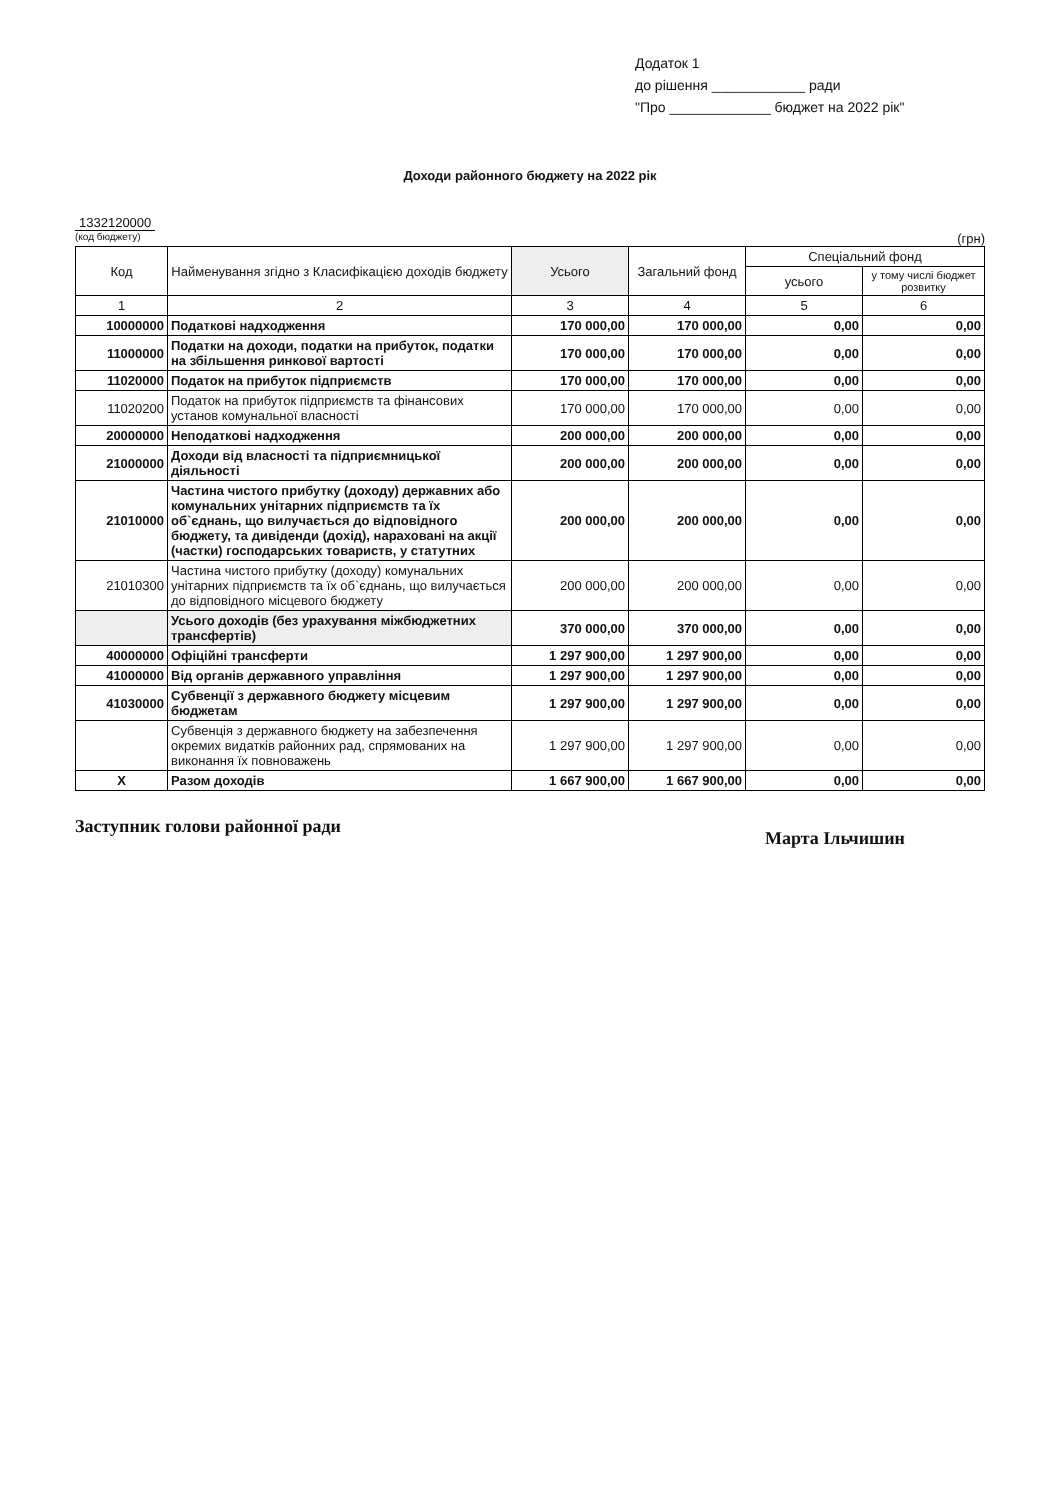Додаток 1
до рішення ____________ ради
"Про _____________ бюджет на 2022 рік"
Доходи районного бюджету на 2022 рік
1332120000
(код бюджету) (грн)
| Код | Найменування згідно з Класифікацією доходів бюджету | Усього | Загальний фонд | Спеціальний фонд | |
| --- | --- | --- | --- | --- | --- |
| | | | | усього | у тому числі бюджет розвитку |
| 1 | 2 | 3 | 4 | 5 | 6 |
| 10000000 | Податкові надходження | 170 000,00 | 170 000,00 | 0,00 | 0,00 |
| 11000000 | Податки на доходи, податки на прибуток, податки на збільшення ринкової вартості | 170 000,00 | 170 000,00 | 0,00 | 0,00 |
| 11020000 | Податок на прибуток підприємств | 170 000,00 | 170 000,00 | 0,00 | 0,00 |
| 11020200 | Податок на прибуток підприємств та фінансових установ комунальної власності | 170 000,00 | 170 000,00 | 0,00 | 0,00 |
| 20000000 | Неподаткові надходження | 200 000,00 | 200 000,00 | 0,00 | 0,00 |
| 21000000 | Доходи від власності та підприємницької діяльності | 200 000,00 | 200 000,00 | 0,00 | 0,00 |
| 21010000 | Частина чистого прибутку (доходу) державних або комунальних унітарних підприємств та їх об`єднань, що вилучається до відповідного бюджету, та дивіденди (дохід), нараховані на акції (частки) господарських товариств, у статутних | 200 000,00 | 200 000,00 | 0,00 | 0,00 |
| 21010300 | Частина чистого прибутку (доходу) комунальних унітарних підприємств та їх об`єднань, що вилучається до відповідного місцевого бюджету | 200 000,00 | 200 000,00 | 0,00 | 0,00 |
| | Усього доходів (без урахування міжбюджетних трансфертів) | 370 000,00 | 370 000,00 | 0,00 | 0,00 |
| 40000000 | Офіційні трансферти | 1 297 900,00 | 1 297 900,00 | 0,00 | 0,00 |
| 41000000 | Від органів державного управління | 1 297 900,00 | 1 297 900,00 | 0,00 | 0,00 |
| 41030000 | Субвенції з державного бюджету місцевим бюджетам | 1 297 900,00 | 1 297 900,00 | 0,00 | 0,00 |
| | Субвенція з державного бюджету на забезпечення окремих видатків районних рад, спрямованих на виконання їх повноважень | 1 297 900,00 | 1 297 900,00 | 0,00 | 0,00 |
| X | Разом доходів | 1 667 900,00 | 1 667 900,00 | 0,00 | 0,00 |
Заступник голови районної ради Марта Ільчишин